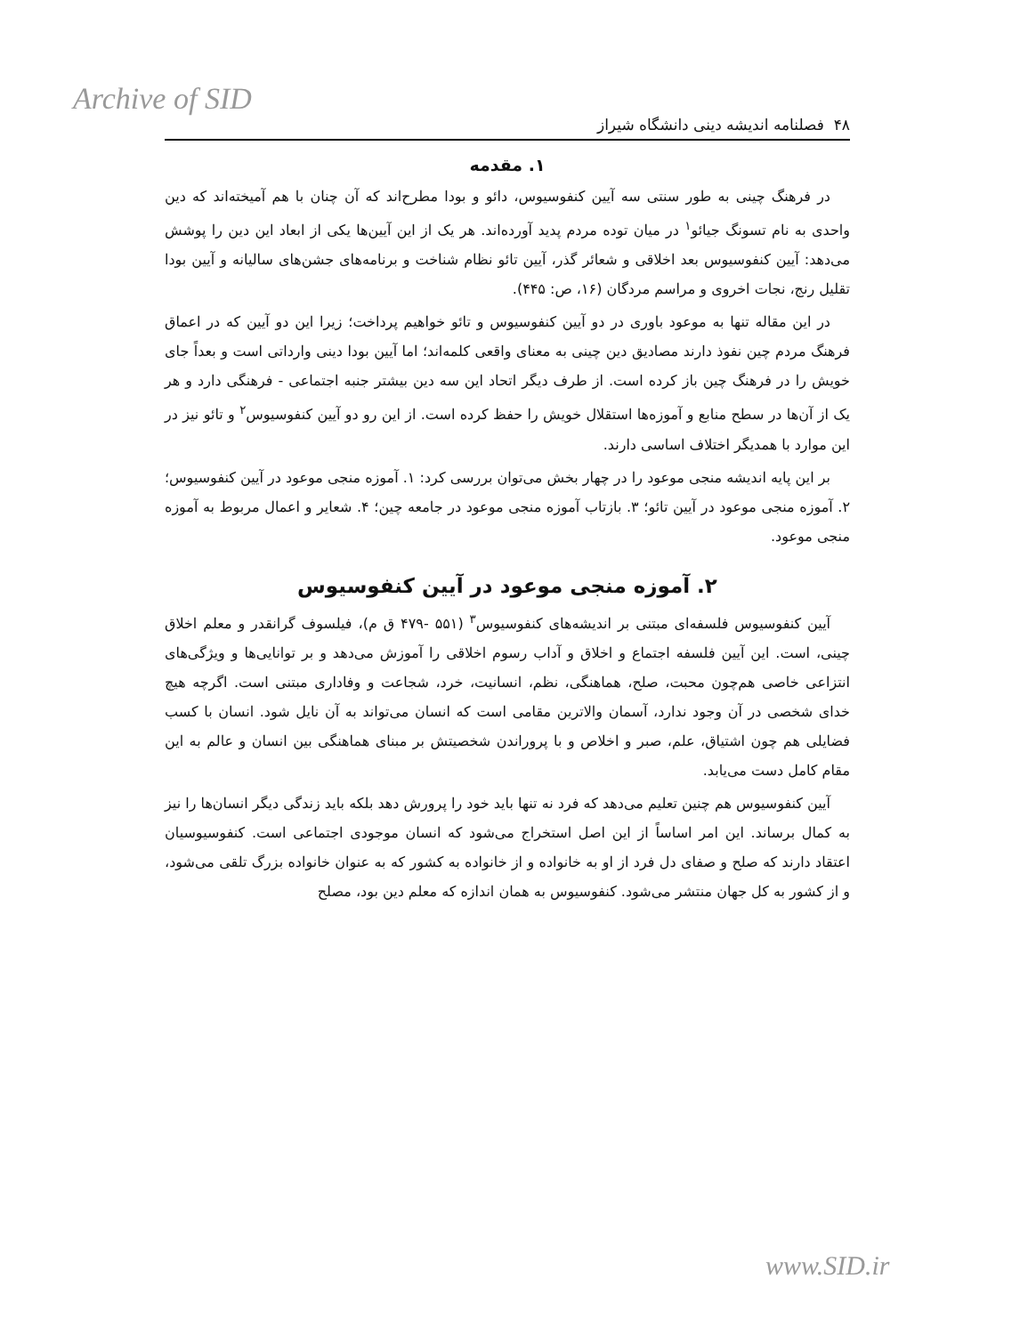Archive of SID
۴۸ فصلنامه اندیشه دینی دانشگاه شیراز
۱. مقدمه
در فرهنگ چینی به طور سنتی سه آیین کنفوسیوس، دائو و بودا مطرح‌اند که آن چنان با هم آمیخته‌اند که دین واحدی به نام تسونگ جیائو<sup>۱</sup> در میان توده مردم پدید آورده‌اند. هر یک از این آیین‌ها یکی از ابعاد این دین را پوشش می‌دهد: آیین کنفوسیوس بعد اخلاقی و شعائر گذر، آیین تائو نظام شناخت و برنامه‌های جشن‌های سالیانه و آیین بودا تقلیل رنج، نجات اخروی و مراسم مردگان (۱۶، ص: ۴۴۵).
در این مقاله تنها به موعود باوری در دو آیین کنفوسیوس و تائو خواهیم پرداخت؛ زیرا این دو آیین که در اعماق فرهنگ مردم چین نفوذ دارند مصادیق دین چینی به معنای واقعی کلمه‌اند؛ اما آیین بودا دینی وارداتی است و بعداً جای خویش را در فرهنگ چین باز کرده است. از طرف دیگر اتحاد این سه دین بیشتر جنبه اجتماعی - فرهنگی دارد و هر یک از آن‌ها در سطح منابع و آموزه‌ها استقلال خویش را حفظ کرده است. از این رو دو آیین کنفوسیوس<sup>۲</sup> و تائو نیز در این موارد با همدیگر اختلاف اساسی دارند.
بر این پایه اندیشه منجی موعود را در چهار بخش می‌توان بررسی کرد: ۱. آموزه منجی موعود در آیین کنفوسیوس؛ ۲. آموزه منجی موعود در آیین تائو؛ ۳. بازتاب آموزه منجی موعود در جامعه چین؛ ۴. شعایر و اعمال مربوط به آموزه منجی موعود.
۲. آموزه منجی موعود در آیین کنفوسیوس
آیین کنفوسیوس فلسفه‌ای مبتنی بر اندیشه‌های کنفوسیوس<sup>۳</sup> (۵۵۱ -۴۷۹ ق م)، فیلسوف گرانقدر و معلم اخلاق چینی، است. این آیین فلسفه اجتماع و اخلاق و آداب رسوم اخلاقی را آموزش می‌دهد و بر توانایی‌ها و ویژگی‌های انتزاعی خاصی هم‌چون محبت، صلح، هماهنگی، نظم، انسانیت، خرد، شجاعت و وفاداری مبتنی است. اگرچه هیچ خدای شخصی در آن وجود ندارد، آسمان والاترین مقامی است که انسان می‌تواند به آن نایل شود. انسان با کسب فضایلی هم چون اشتیاق، علم، صبر و اخلاص و با پروراندن شخصیتش بر مبنای هماهنگی بین انسان و عالم به این مقام کامل دست می‌یابد.
آیین کنفوسیوس هم چنین تعلیم می‌دهد که فرد نه تنها باید خود را پرورش دهد بلکه باید زندگی دیگر انسان‌ها را نیز به کمال برساند. این امر اساساً از این اصل استخراج می‌شود که انسان موجودی اجتماعی است. کنفوسیوسیان اعتقاد دارند که صلح و صفای دل فرد از او به خانواده و از خانواده به کشور که به عنوان خانواده بزرگ تلقی می‌شود، و از کشور به کل جهان منتشر می‌شود. کنفوسیوس به همان اندازه که معلم دین بود، مصلح
www.SID.ir